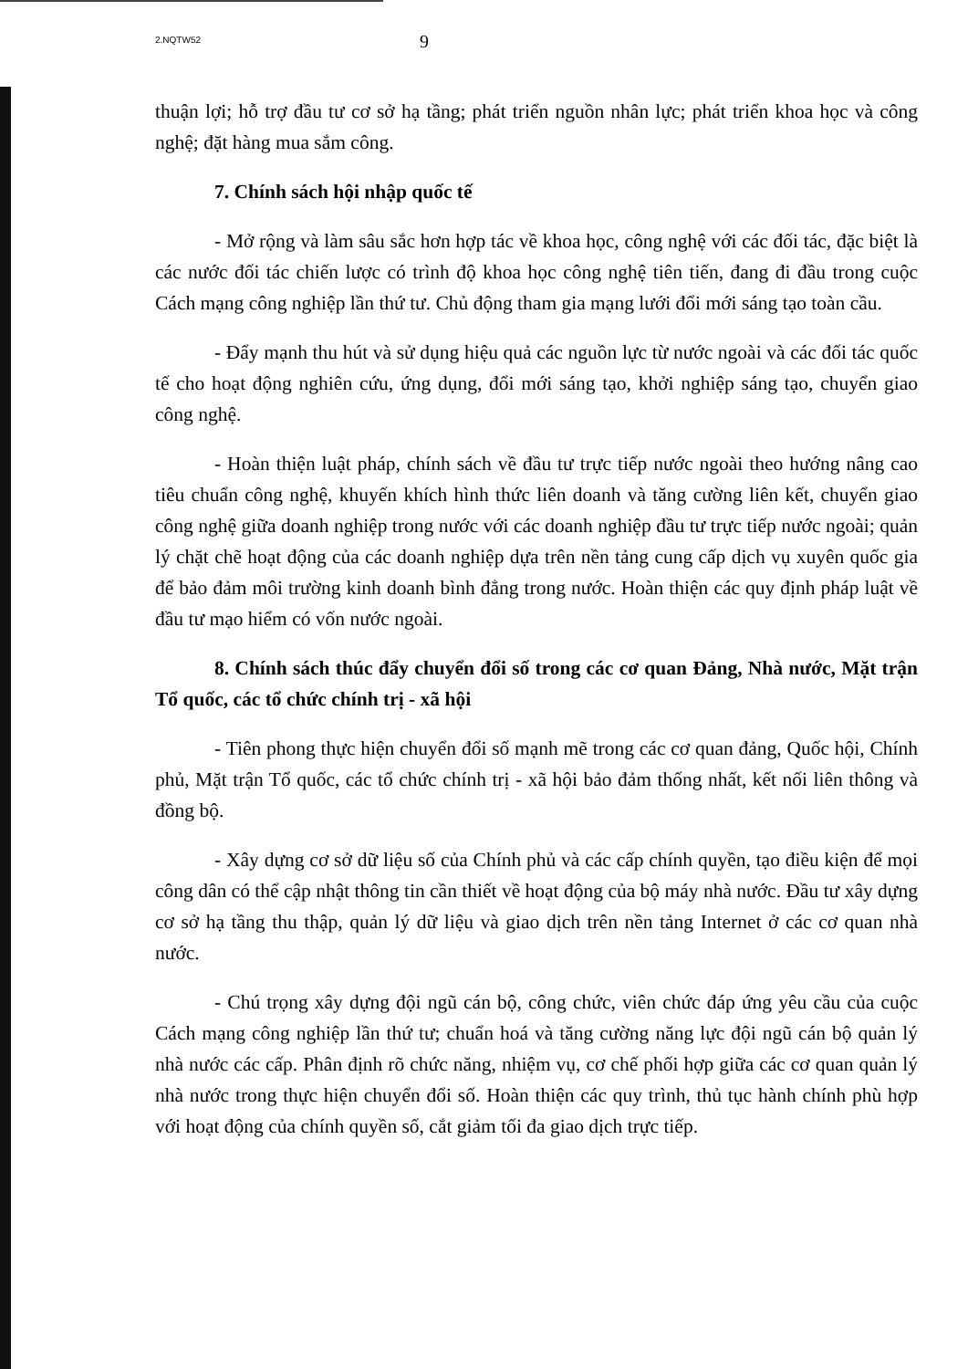2.NQTW52 9
thuận lợi; hỗ trợ đầu tư cơ sở hạ tầng; phát triển nguồn nhân lực; phát triển khoa học và công nghệ; đặt hàng mua sắm công.
7. Chính sách hội nhập quốc tế
- Mở rộng và làm sâu sắc hơn hợp tác về khoa học, công nghệ với các đối tác, đặc biệt là các nước đối tác chiến lược có trình độ khoa học công nghệ tiên tiến, đang đi đầu trong cuộc Cách mạng công nghiệp lần thứ tư. Chủ động tham gia mạng lưới đổi mới sáng tạo toàn cầu.
- Đẩy mạnh thu hút và sử dụng hiệu quả các nguồn lực từ nước ngoài và các đối tác quốc tế cho hoạt động nghiên cứu, ứng dụng, đổi mới sáng tạo, khởi nghiệp sáng tạo, chuyển giao công nghệ.
- Hoàn thiện luật pháp, chính sách về đầu tư trực tiếp nước ngoài theo hướng nâng cao tiêu chuẩn công nghệ, khuyến khích hình thức liên doanh và tăng cường liên kết, chuyển giao công nghệ giữa doanh nghiệp trong nước với các doanh nghiệp đầu tư trực tiếp nước ngoài; quản lý chặt chẽ hoạt động của các doanh nghiệp dựa trên nền tảng cung cấp dịch vụ xuyên quốc gia để bảo đảm môi trường kinh doanh bình đẳng trong nước. Hoàn thiện các quy định pháp luật về đầu tư mạo hiểm có vốn nước ngoài.
8. Chính sách thúc đẩy chuyển đổi số trong các cơ quan Đảng, Nhà nước, Mặt trận Tổ quốc, các tổ chức chính trị - xã hội
- Tiên phong thực hiện chuyển đổi số mạnh mẽ trong các cơ quan đảng, Quốc hội, Chính phủ, Mặt trận Tổ quốc, các tổ chức chính trị - xã hội bảo đảm thống nhất, kết nối liên thông và đồng bộ.
- Xây dựng cơ sở dữ liệu số của Chính phủ và các cấp chính quyền, tạo điều kiện để mọi công dân có thể cập nhật thông tin cần thiết về hoạt động của bộ máy nhà nước. Đầu tư xây dựng cơ sở hạ tầng thu thập, quản lý dữ liệu và giao dịch trên nền tảng Internet ở các cơ quan nhà nước.
- Chú trọng xây dựng đội ngũ cán bộ, công chức, viên chức đáp ứng yêu cầu của cuộc Cách mạng công nghiệp lần thứ tư; chuẩn hoá và tăng cường năng lực đội ngũ cán bộ quản lý nhà nước các cấp. Phân định rõ chức năng, nhiệm vụ, cơ chế phối hợp giữa các cơ quan quản lý nhà nước trong thực hiện chuyển đổi số. Hoàn thiện các quy trình, thủ tục hành chính phù hợp với hoạt động của chính quyền số, cắt giảm tối đa giao dịch trực tiếp.